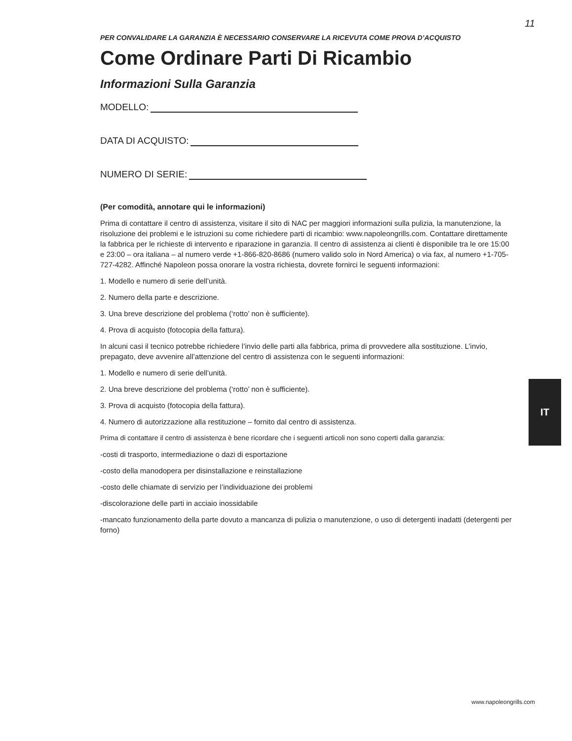11
PER CONVALIDARE LA GARANZIA È NECESSARIO CONSERVARE LA RICEVUTA COME PROVA D’ACQUISTO
Come Ordinare Parti Di Ricambio
Informazioni Sulla Garanzia
MODELLO:
DATA DI ACQUISTO:
NUMERO DI SERIE:
(Per comodità, annotare qui le informazioni)
Prima di contattare il centro di assistenza, visitare il sito di NAC per maggiori informazioni sulla pulizia, la manutenzione, la risoluzione dei problemi e le istruzioni su come richiedere parti di ricambio: www.napoleongrills.com. Contattare direttamente la fabbrica per le richieste di intervento e riparazione in garanzia. Il centro di assistenza ai clienti è disponibile tra le ore 15:00 e 23:00 – ora italiana – al numero verde +1-866-820-8686 (numero valido solo in Nord America) o via fax, al numero +1-705-727-4282. Affinché Napoleon possa onorare la vostra richiesta, dovrete fornirci le seguenti informazioni:
1. Modello e numero di serie dell’unità.
2. Numero della parte e descrizione.
3. Una breve descrizione del problema (‘rotto’ non è sufficiente).
4. Prova di acquisto (fotocopia della fattura).
In alcuni casi il tecnico potrebbe richiedere l’invio delle parti alla fabbrica, prima di provvedere alla sostituzione. L’invio, prepagato, deve avvenire all’attenzione del centro di assistenza con le seguenti informazioni:
1. Modello e numero di serie dell’unità.
2. Una breve descrizione del problema (‘rotto’ non è sufficiente).
3. Prova di acquisto (fotocopia della fattura).
4. Numero di autorizzazione alla restituzione – fornito dal centro di assistenza.
Prima di contattare il centro di assistenza è bene ricordare che i seguenti articoli non sono coperti dalla garanzia:
-costi di trasporto, intermediazione o dazi di esportazione
-costo della manodopera per disinstallazione e reinstallazione
-costo delle chiamate di servizio per l’individuazione dei problemi
-discolorazione delle parti in acciaio inossidabile
-mancato funzionamento della parte dovuto a mancanza di pulizia o manutenzione, o uso di detergenti inadatti (detergenti per forno)
IT
www.napoleongrills.com